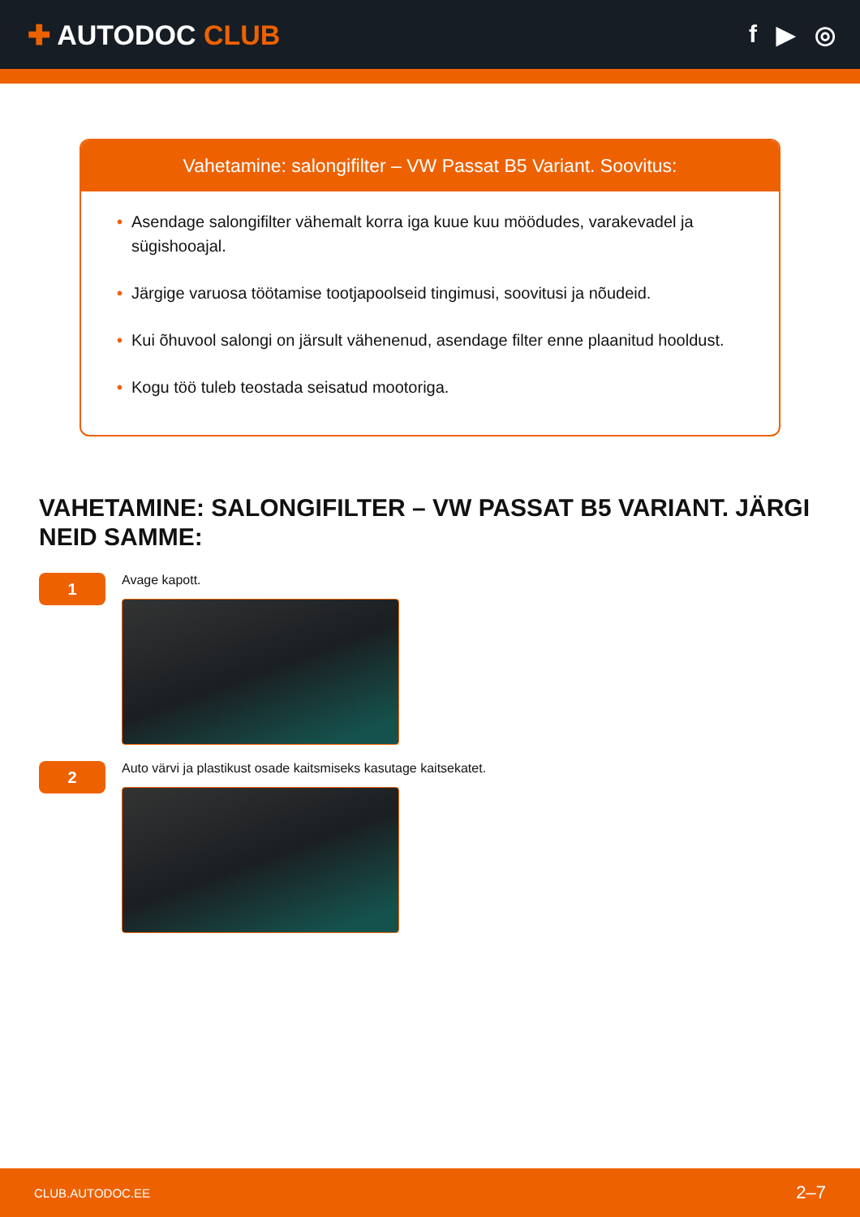✚ AUTODOC CLUB f ▶ ◎
Vahetamine: salongifilter – VW Passat B5 Variant. Soovitus:
• Asendage salongifilter vähemalt korra iga kuue kuu möödudes, varakevadel ja sügishooajal.
• Järgige varuosa töötamise tootjapoolseid tingimusi, soovitusi ja nõudeid.
• Kui õhuvool salongi on järsult vähenenud, asendage filter enne plaanitud hooldust.
• Kogu töö tuleb teostada seisatud mootoriga.
VAHETAMINE: SALONGIFILTER – VW PASSAT B5 VARIANT. JÄRGI NEID SAMME:
1
Avage kapott.
2
Auto värvi ja plastikust osade kaitsmiseks kasutage kaitsekatet.
CLUB.AUTODOC.EE 2–7